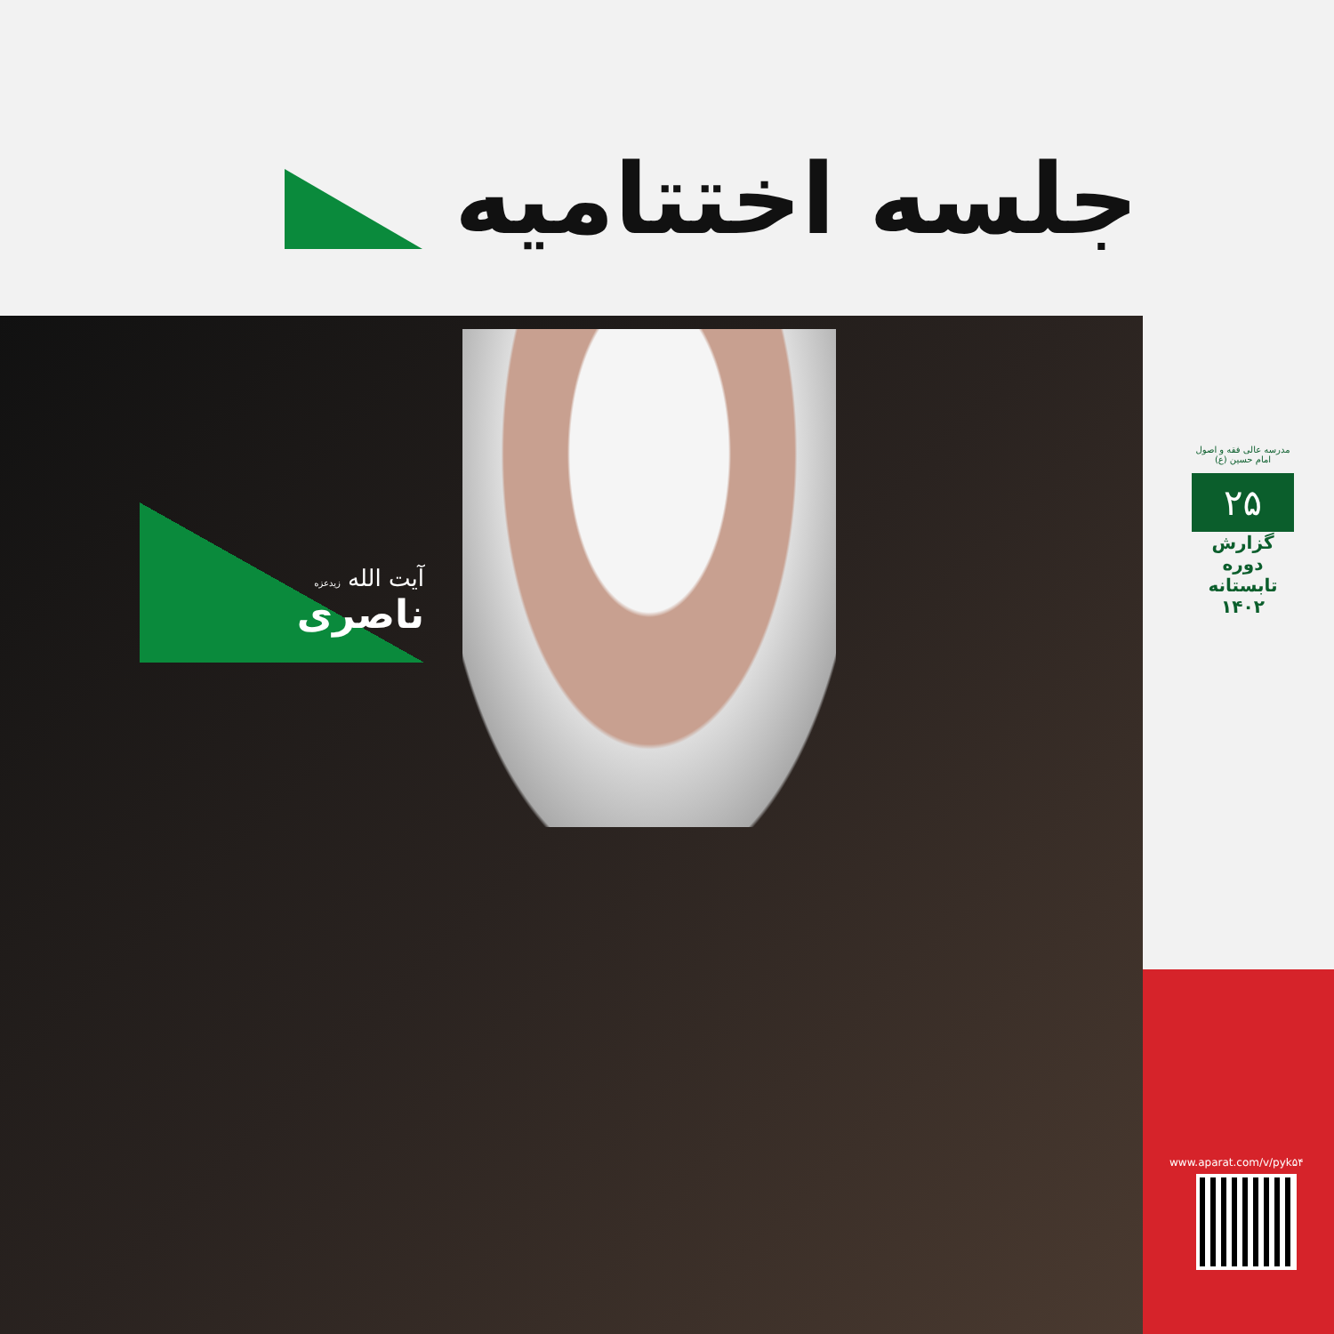جلسه اختتامیه
آیت الله زیدعزه
ناصری
مدرسه عالی فقه و اصول امام حسین (ع)
۲۵
گزارش دوره تابستانه ۱۴۰۲
www.aparat.com/v/pyk۵۴